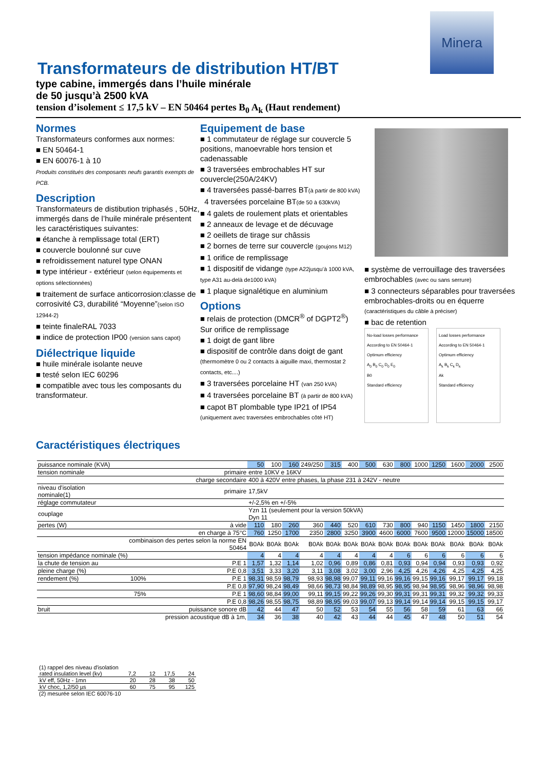Minera
Transformateurs de distribution HT/BT
type cabine, immergés dans l’huile minérale
de 50 jusqu’à 2500 kVA
tension d’isolement ≤ 17,5 kV – EN 50464 pertes B<sub>0</sub> A<sub>k</sub> (Haut rendement)
Normes
Transformateurs conformes aux normes:
■ EN 50464-1
■ EN 60076-1 à 10
Produits constitués des composants neufs garantis exempts de PCB.
Description
Transformateurs de distibution triphasés , 50Hz, immergés dans de l’huile minérale présentent les caractéristiques suivantes:
■ étanche à remplissage total (ERT)
■ couvercle boulonné sur cuve
■ refroidissement naturel type ONAN
■ type intérieur - extérieur (selon équipements et options sélectionnées)
■ traitement de surface anticorrosion:classe de corrosivité C3, durabilité “Moyenne”(selon ISO 12944-2)
■ teinte finaleRAL 7033
■ indice de protection IP00 (version sans capot)
Diélectrique liquide
■ huile minérale isolante neuve
■ testé selon IEC 60296
■ compatible avec tous les composants du transformateur.
Equipement de base
■ 1 commutateur de réglage sur couvercle 5 positions, manoevrable hors tension et cadenassable
■ 3 traversées embrochables HT sur couvercle(250A/24KV)
■ 4 traversées passé-barres BT(à partir de 800 kVA)
4 traversées porcelaine BT(de 50 à 630kVA)
■ 4 galets de roulement plats et orientables
■ 2 anneaux de levage et de décuvage
■ 2 oeillets de tirage sur châssis
■ 2 bornes de terre sur couvercle (goujons M12)
■ 1 orifice de remplissage
■ 1 dispositif de vidange (type A22jusqu’à 1000 kVA, type A31 au-delà de1000 kVA)
■ 1 plaque signalétique en aluminium
Options
■ relais de protection (DMCR<sup>®</sup> of DGPT2<sup>®</sup>)
Sur orifice de remplissage
■ 1 doigt de gant libre
■ dispositif de contrôle dans doigt de gant (thermomètre 0 ou 2 contacts à aiguille maxi, thermostat 2 contacts, etc....)
■ 3 traversées porcelaine HT (van 250 kVA)
■ 4 traversées porcelaine BT (à partir de 800 kVA)
■ capot BT plombable type IP21 of IP54 (uniquement avec traversées embrochables côté HT)
■ système de verrouillage des traversées embrochables (avec ou sans serrure)
■ 3 connecteurs séparables pour traversées embrochables-droits ou en équerre (caractéristiques du câble à préciser)
■ bac de retention
No-load losses performance
According to EN 50464-1
Optimum efficiency
A<sub>0</sub> B<sub>0</sub> C<sub>0</sub> D<sub>0</sub> E<sub>0</sub>
B0
Standard efficiency
Load losses performance
According to EN 50464-1
Optimum efficiency
A<sub>k</sub> B<sub>k</sub> C<sub>k</sub> D<sub>k</sub>
Ak
Standard efficiency
Caractéristiques électriques
| puissance nominale (KVA) | | | 50 | 100 | 160 | 249/250 | 315 | 400 | 500 | 630 | 800 | 1000 | 1250 | 1600 | 2000 | 2500 |
| tension nominale | | primaire | entre 10KV e 16KV | | | | | | | | | | | | | |
| | | charge secondaire | 400 à 420V entre phases, la phase 231 à 242V - neutre | | | | | | | | | | | | | |
| niveau d'isolation nominale(1) | | primaire | 17,5kV | | | | | | | | | | | | | |
| réglage commutateur | | | +/-2,5% en +/-5% | | | | | | | | | | | | | |
| couplage | | | Yzn 11 (seulement pour la version 50kVA) Dyn 11 | | | | | | | | | | | | | |
| pertes (W) | | à vide | 110 | 180 | 260 | 360 | 440 | 520 | 610 | 730 | 800 | 940 | 1150 | 1450 | 1800 | 2150 |
| | | en charge à 75°C | 760 | 1250 | 1700 | 2350 | 2800 | 3250 | 3900 | 4600 | 6000 | 7600 | 9500 | 12000 | 15000 | 18500 |
| | combinaison des pertes selon la norme EN 50464 | | B0Ak | B0Ak | B0Ak | B0Ak | B0Ak | B0Ak | B0Ak | B0Ak | B0Ak | B0Ak | B0Ak | B0Ak | B0Ak | B0Ak |
| tension impédance nominale (%) | | | 4 | 4 | 4 | 4 | 4 | 4 | 4 | 4 | 6 | 6 | 6 | 6 | 6 | 6 |
| la chute de tension au | | P.E 1 | 1,57 | 1,32 | 1,14 | 1,02 | 0,96 | 0,89 | 0,86 | 0,81 | 0,93 | 0,94 | 0,94 | 0,93 | 0,93 | 0,92 |
| pleine charge (%) | | P.E 0,8 | 3,51 | 3,33 | 3,20 | 3,11 | 3,08 | 3,02 | 3,00 | 2,96 | 4,25 | 4,26 | 4,26 | 4,25 | 4,25 | 4,25 |
| rendement (%) | 100% | P.E 1 | 98,31 | 98,59 | 98,79 | 98,93 | 98,98 | 99,07 | 99,11 | 99,16 | 99,16 | 99,15 | 99,16 | 99,17 | 99,17 | 99,18 |
| | | P.E 0,8 | 97,90 | 98,24 | 98,49 | 98,66 | 98,73 | 98,84 | 98,89 | 98,95 | 98,95 | 98,94 | 98,95 | 98,96 | 98,96 | 98,98 |
| | 75% | P.E 1 | 98,60 | 98,84 | 99,00 | 99,11 | 99,15 | 99,22 | 99,26 | 99,30 | 99,31 | 99,31 | 99,31 | 99,32 | 99,32 | 99,33 |
| | | P.E 0,8 | 98,26 | 98,55 | 98,75 | 98,89 | 98,95 | 99,03 | 99,07 | 99,13 | 99,14 | 99,14 | 99,14 | 99,15 | 99,15 | 99,17 |
| bruit | | puissance sonore dB | 42 | 44 | 47 | 50 | 52 | 53 | 54 | 55 | 56 | 58 | 59 | 61 | 63 | 66 |
| | pression acoustique dB à 1m, | | 34 | 36 | 38 | 40 | 42 | 43 | 44 | 44 | 45 | 47 | 48 | 50 | 51 | 54 |
(1) rappel des niveau d'isolation
| rated insulation level (kv) | 7,2 | 12 | 17,5 | 24 |
| kV eff, 50Hz - 1mn | 20 | 28 | 38 | 50 |
| kV choc, 1,2/50 µs | 60 | 75 | 95 | 125 |
(2) mesurée selon IEC 60076-10